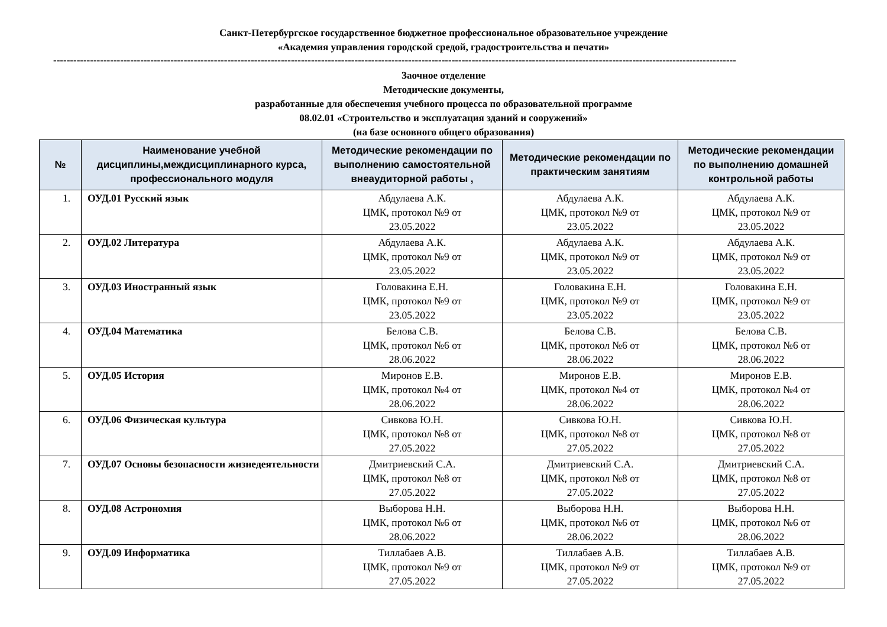Санкт-Петербургское государственное бюджетное профессиональное образовательное учреждение
«Академия управления городской средой, градостроительства и печати»
------------------------------------------------------------------------------------------------------------------------------------------------------------------------------------------------------------
Заочное отделение
Методические документы,
разработанные для обеспечения учебного процесса по образовательной программе
08.02.01 «Строительство и эксплуатация зданий и сооружений»
(на базе основного общего образования)
| № | Наименование учебной дисциплины,междисциплинарного курса, профессионального модуля | Методические рекомендации по выполнению самостоятельной внеаудиторной работы , | Методические рекомендации по практическим занятиям | Методические рекомендации по выполнению домашней контрольной работы |
| --- | --- | --- | --- | --- |
| 1. | ОУД.01 Русский язык | Абдулаева А.К. ЦМК, протокол №9 от 23.05.2022 | Абдулаева А.К. ЦМК, протокол №9 от 23.05.2022 | Абдулаева А.К. ЦМК, протокол №9 от 23.05.2022 |
| 2. | ОУД.02 Литература | Абдулаева А.К. ЦМК, протокол №9 от 23.05.2022 | Абдулаева А.К. ЦМК, протокол №9 от 23.05.2022 | Абдулаева А.К. ЦМК, протокол №9 от 23.05.2022 |
| 3. | ОУД.03 Иностранный язык | Головакина Е.Н. ЦМК, протокол №9 от 23.05.2022 | Головакина Е.Н. ЦМК, протокол №9 от 23.05.2022 | Головакина Е.Н. ЦМК, протокол №9 от 23.05.2022 |
| 4. | ОУД.04 Математика | Белова С.В. ЦМК, протокол №6 от 28.06.2022 | Белова С.В. ЦМК, протокол №6 от 28.06.2022 | Белова С.В. ЦМК, протокол №6 от 28.06.2022 |
| 5. | ОУД.05 История | Миронов Е.В. ЦМК, протокол №4 от 28.06.2022 | Миронов Е.В. ЦМК, протокол №4 от 28.06.2022 | Миронов Е.В. ЦМК, протокол №4 от 28.06.2022 |
| 6. | ОУД.06 Физическая культура | Сивкова Ю.Н. ЦМК, протокол №8 от 27.05.2022 | Сивкова Ю.Н. ЦМК, протокол №8 от 27.05.2022 | Сивкова Ю.Н. ЦМК, протокол №8 от 27.05.2022 |
| 7. | ОУД.07 Основы безопасности жизнедеятельности | Дмитриевский С.А. ЦМК, протокол №8 от 27.05.2022 | Дмитриевский С.А. ЦМК, протокол №8 от 27.05.2022 | Дмитриевский С.А. ЦМК, протокол №8 от 27.05.2022 |
| 8. | ОУД.08 Астрономия | Выборова Н.Н. ЦМК, протокол №6 от 28.06.2022 | Выборова Н.Н. ЦМК, протокол №6 от 28.06.2022 | Выборова Н.Н. ЦМК, протокол №6 от 28.06.2022 |
| 9. | ОУД.09 Информатика | Тиллабаев А.В. ЦМК, протокол №9 от 27.05.2022 | Тиллабаев А.В. ЦМК, протокол №9 от 27.05.2022 | Тиллабаев А.В. ЦМК, протокол №9 от 27.05.2022 |